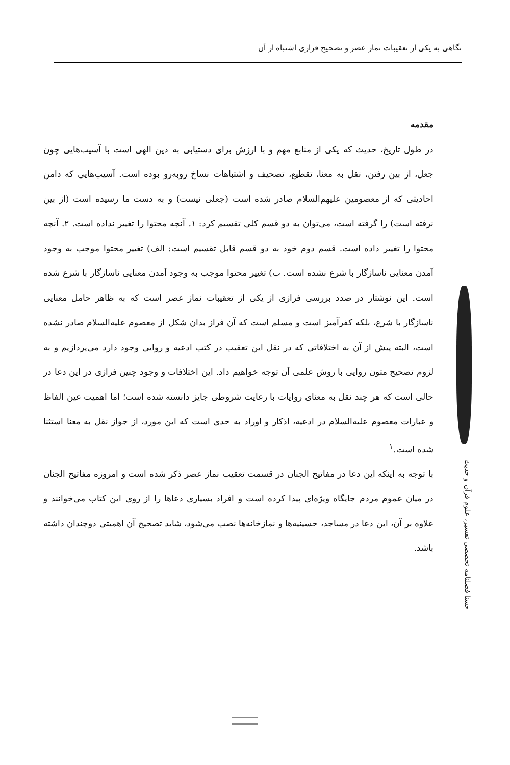نگاهی به یکی از تعقیبات نماز عصر و تصحیح فرازی اشتباه از آن
مقدمه
در طول تاریخ، حدیث که یکی از منابع مهم و با ارزش برای دستیابی به دین الهی است با آسیب‌هایی چون جعل، از بین رفتن، نقل به معنا، تقطیع، تصحیف و اشتباهات نساخ روبه‌رو بوده است. آسیب‌هایی که دامن احادیثی که از معصومین علیهم‌السلام صادر شده است (جعلی نیست) و به دست ما رسیده است (از بین نرفته است) را گرفته است، می‌توان به دو قسم کلی تقسیم کرد: ۱. آنچه محتوا را تغییر نداده است. ۲. آنچه محتوا را تغییر داده است. قسم دوم خود به دو قسم قابل تقسیم است: الف) تغییر محتوا موجب به وجود آمدن معنایی ناسازگار با شرع نشده است. ب) تغییر محتوا موجب به وجود آمدن معنایی ناسازگار با شرع شده است. این نوشتار در صدد بررسی فرازی از یکی از تعقیبات نماز عصر است که به ظاهر حامل معنایی ناسازگار با شرع، بلکه کفرآمیز است و مسلم است که آن فراز بدان شکل از معصوم علیه‌السلام صادر نشده است، البته پیش از آن به اختلافاتی که در نقل این تعقیب در کتب ادعیه و روایی وجود دارد می‌پردازیم و به لزوم تصحیح متون روایی با روش علمی آن توجه خواهیم داد. این اختلافات و وجود چنین فرازی در این دعا در حالی است که هر چند نقل به معنای روایات با رعایت شروطی جایز دانسته شده است؛ اما اهمیت عین الفاظ و عبارات معصوم علیه‌السلام در ادعیه، اذکار و اوراد به حدی است که این مورد، از جواز نقل به معنا استثنا شده است.<sup>۱</sup>
با توجه به اینکه این دعا در مفاتیح الجنان در قسمت تعقیب نماز عصر ذکر شده است و امروزه مفاتیح الجنان در میان عموم مردم جایگاه ویژه‌ای پیدا کرده است و افراد بسیاری دعاها را از روی این کتاب می‌خوانند و علاوه بر آن، این دعا در مساجد، حسینیه‌ها و نمازخانه‌ها نصب می‌شود، شاید تصحیح آن اهمیتی دوچندان داشته باشد.
حسنا فصلنامه تخصصی تفسیر، علوم قرآن و حدیث